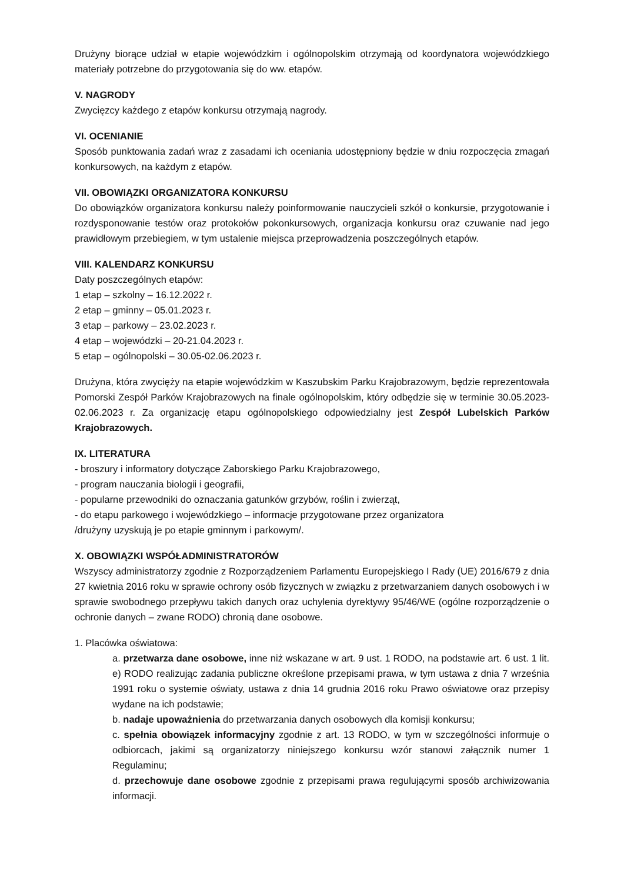Drużyny biorące udział w etapie wojewódzkim i ogólnopolskim otrzymają od koordynatora wojewódzkiego materiały potrzebne do przygotowania się do ww. etapów.
V. NAGRODY
Zwycięzcy każdego z etapów konkursu otrzymają nagrody.
VI. OCENIANIE
Sposób punktowania zadań wraz z zasadami ich oceniania udostępniony będzie w dniu rozpoczęcia zmagań konkursowych, na każdym z etapów.
VII. OBOWIĄZKI ORGANIZATORA KONKURSU
Do obowiązków organizatora konkursu należy poinformowanie nauczycieli szkół o konkursie, przygotowanie i rozdysponowanie testów oraz protokołów pokonkursowych, organizacja konkursu oraz czuwanie nad jego prawidłowym przebiegiem, w tym ustalenie miejsca przeprowadzenia poszczególnych etapów.
VIII. KALENDARZ KONKURSU
Daty poszczególnych etapów:
1 etap – szkolny – 16.12.2022 r.
2 etap – gminny – 05.01.2023 r.
3 etap – parkowy – 23.02.2023 r.
4 etap – wojewódzki – 20-21.04.2023 r.
5 etap – ogólnopolski – 30.05-02.06.2023 r.
Drużyna, która zwycięży na etapie wojewódzkim w Kaszubskim Parku Krajobrazowym, będzie reprezentowała Pomorski Zespół Parków Krajobrazowych na finale ogólnopolskim, który odbędzie się w terminie 30.05.2023-02.06.2023 r. Za organizację etapu ogólnopolskiego odpowiedzialny jest Zespół Lubelskich Parków Krajobrazowych.
IX. LITERATURA
- broszury i informatory dotyczące Zaborskiego Parku Krajobrazowego,
- program nauczania biologii i geografii,
- popularne przewodniki do oznaczania gatunków grzybów, roślin i zwierząt,
- do etapu parkowego i wojewódzkiego – informacje przygotowane przez organizatora
/drużyny uzyskują je po etapie gminnym i parkowym/.
X. OBOWIĄZKI WSPÓŁADMINISTRATORÓW
Wszyscy administratorzy zgodnie z Rozporządzeniem Parlamentu Europejskiego I Rady (UE) 2016/679 z dnia 27 kwietnia 2016 roku w sprawie ochrony osób fizycznych w związku z przetwarzaniem danych osobowych i w sprawie swobodnego przepływu takich danych oraz uchylenia dyrektywy 95/46/WE (ogólne rozporządzenie o ochronie danych – zwane RODO) chronią dane osobowe.
1. Placówka oświatowa:
a. przetwarza dane osobowe, inne niż wskazane w art. 9 ust. 1 RODO, na podstawie art. 6 ust. 1 lit. e) RODO realizując zadania publiczne określone przepisami prawa, w tym ustawa z dnia 7 września 1991 roku o systemie oświaty, ustawa z dnia 14 grudnia 2016 roku Prawo oświatowe oraz przepisy wydane na ich podstawie;
b. nadaje upoważnienia do przetwarzania danych osobowych dla komisji konkursu;
c. spełnia obowiązek informacyjny zgodnie z art. 13 RODO, w tym w szczególności informuje o odbiorcach, jakimi są organizatorzy niniejszego konkursu wzór stanowi załącznik numer 1 Regulaminu;
d. przechowuje dane osobowe zgodnie z przepisami prawa regulującymi sposób archiwizowania informacji.